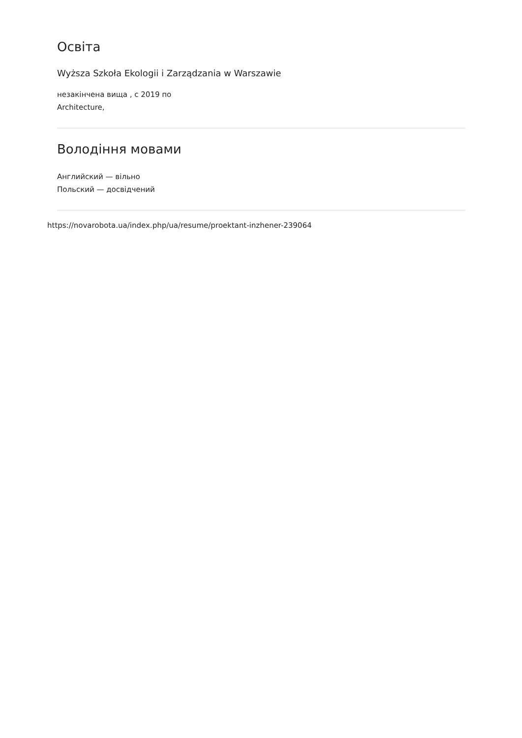Освіта
Wyższa Szkoła Ekologii i Zarządzania w Warszawie
незакінчена вища , с 2019 по
Architecture,
Володіння мовами
Английский — вільно
Польский — досвідчений
https://novarobota.ua/index.php/ua/resume/proektant-inzhener-239064